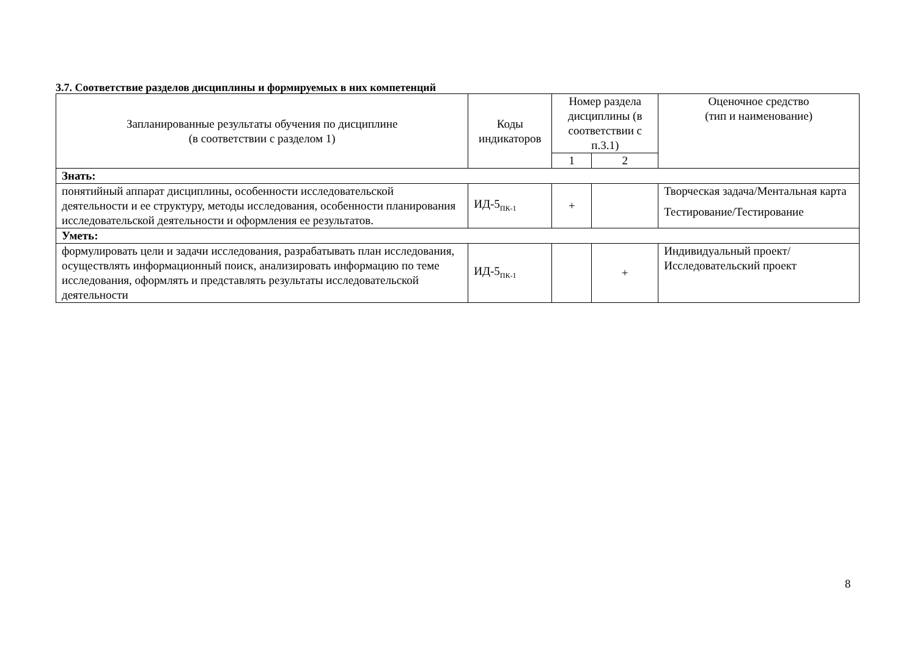3.7. Соответствие разделов дисциплины и формируемых в них компетенций
| Запланированные результаты обучения по дисциплине (в соответствии с разделом 1) | Коды индикаторов | Номер раздела дисциплины (в соответствии с п.3.1) | | Оценочное средство (тип и наименование) |
| --- | --- | --- | --- | --- |
| | | 1 | 2 | |
| Знать: | | | | |
| понятийный аппарат дисциплины, особенности исследовательской деятельности и ее структуру, методы исследования, особенности планирования исследовательской деятельности и оформления ее результатов. | ИД-5<sub>ПК-1</sub> | + | | Творческая задача/Ментальная карта Тестирование/Тестирование |
| Уметь: | | | | |
| формулировать цели и задачи исследования, разрабатывать план исследования, осуществлять информационный поиск, анализировать информацию по теме исследования, оформлять и представлять результаты исследовательской деятельности | ИД-5<sub>ПК-1</sub> | | + | Индивидуальный проект/Исследовательский проект |
8